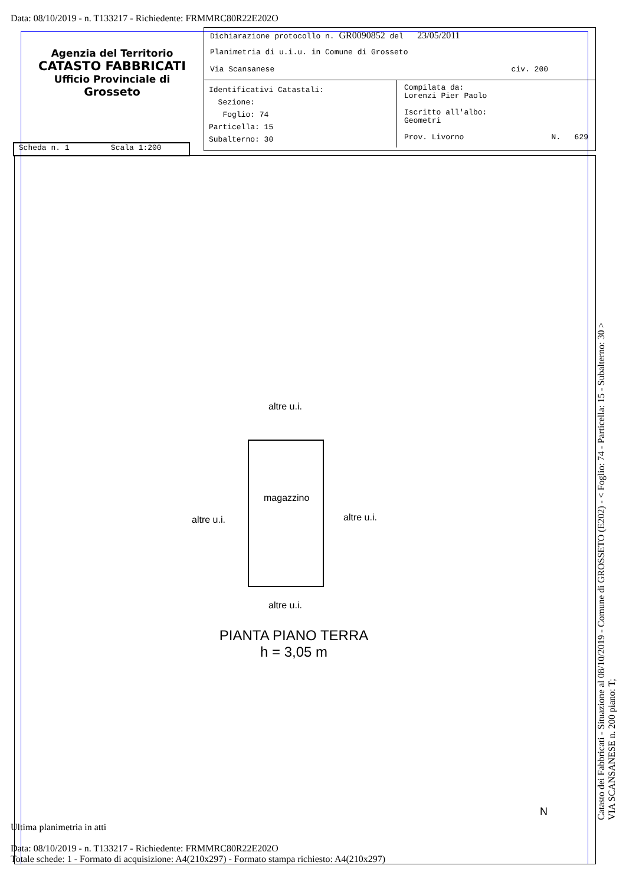Data: 08/10/2019 - n. T133217 - Richiedente: FRMMRC80R22E202O
Agenzia del Territorio
CATASTO FABBRICATI
Ufficio Provinciale di
Grosseto
Dichiarazione protocollo n. GR0090852 del 23/05/2011
Planimetria di u.i.u. in Comune di Grosseto
Via Scansanese civ. 200
Identificativi Catastali:
Sezione:
Foglio: 74
Particella: 15
Subalterno: 30
Compilata da:
Lorenzi Pier Paolo
Iscritto all'albo:
Geometri
Prov. Livorno N. 629
Scheda n. 1 Scala 1:200
altre u.i.
magazzino
altre u.i. altre u.i.
altre u.i.
PIANTA PIANO TERRA
h = 3,05 m
N
Ultima planimetria in atti
Data: 08/10/2019 - n. T133217 - Richiedente: FRMMRC80R22E202O
Totale schede: 1 - Formato di acquisizione: A4(210x297) - Formato stampa richiesto: A4(210x297)
Catasto dei Fabbricati - Situazione al 08/10/2019 - Comune di GROSSETO (E202) - < Foglio: 74 - Particella: 15 - Subalterno: 30 >
VIA SCANSANESE n. 200 piano: T;